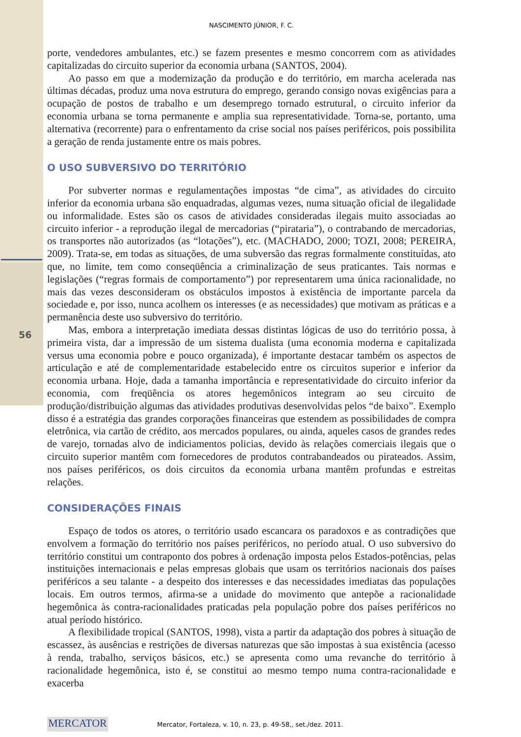56
NASCIMENTO JÚNIOR, F. C.
porte, vendedores ambulantes, etc.) se fazem presentes e mesmo concorrem com as atividades capitalizadas do circuito superior da economia urbana (SANTOS, 2004).
Ao passo em que a modernização da produção e do território, em marcha acelerada nas últimas décadas, produz uma nova estrutura do emprego, gerando consigo novas exigências para a ocupação de postos de trabalho e um desemprego tornado estrutural, o circuito inferior da economia urbana se torna permanente e amplia sua representatividade. Torna-se, portanto, uma alternativa (recorrente) para o enfrentamento da crise social nos países periféricos, pois possibilita a geração de renda justamente entre os mais pobres.
O USO SUBVERSIVO DO TERRITÓRIO
Por subverter normas e regulamentações impostas “de cima”, as atividades do circuito inferior da economia urbana são enquadradas, algumas vezes, numa situação oficial de ilegalidade ou informalidade. Estes são os casos de atividades consideradas ilegais muito associadas ao circuito inferior - a reprodução ilegal de mercadorias (“pirataria”), o contrabando de mercadorias, os transportes não autorizados (as “lotações”), etc. (MACHADO, 2000; TOZI, 2008; PEREIRA, 2009). Trata-se, em todas as situações, de uma subversão das regras formalmente constituídas, ato que, no limite, tem como conseqüência a criminalização de seus praticantes. Tais normas e legislações (“regras formais de comportamento”) por representarem uma única racionalidade, no mais das vezes desconsideram os obstáculos impostos à existência de importante parcela da sociedade e, por isso, nunca acolhem os interesses (e as necessidades) que motivam as práticas e a permanência deste uso subversivo do território.
Mas, embora a interpretação imediata dessas distintas lógicas de uso do território possa, à primeira vista, dar a impressão de um sistema dualista (uma economia moderna e capitalizada versus uma economia pobre e pouco organizada), é importante destacar também os aspectos de articulação e até de complementaridade estabelecido entre os circuitos superior e inferior da economia urbana. Hoje, dada a tamanha importância e representatividade do circuito inferior da economia, com freqüência os atores hegemônicos integram ao seu circuito de produção/distribuição algumas das atividades produtivas desenvolvidas pelos “de baixo”. Exemplo disso é a estratégia das grandes corporações financeiras que estendem as possibilidades de compra eletrônica, via cartão de crédito, aos mercados populares, ou ainda, aqueles casos de grandes redes de varejo, tornadas alvo de indiciamentos policias, devido às relações comerciais ilegais que o circuito superior mantêm com fornecedores de produtos contrabandeados ou pirateados. Assim, nos países periféricos, os dois circuitos da economia urbana mantêm profundas e estreitas relações.
CONSIDERAÇÕES FINAIS
Espaço de todos os atores, o território usado escancara os paradoxos e as contradições que envolvem a formação do território nos países periféricos, no período atual. O uso subversivo do território constitui um contraponto dos pobres à ordenação imposta pelos Estados-potências, pelas instituições internacionais e pelas empresas globais que usam os territórios nacionais dos países periféricos a seu talante - a despeito dos interesses e das necessidades imediatas das populações locais. Em outros termos, afirma-se a unidade do movimento que antepõe a racionalidade hegemônica às contra-racionalidades praticadas pela população pobre dos países periféricos no atual período histórico.
A flexibilidade tropical (SANTOS, 1998), vista a partir da adaptação dos pobres à situação de escassez, às ausências e restrições de diversas naturezas que são impostas à sua existência (acesso à renda, trabalho, serviços básicos, etc.) se apresenta como uma revanche do território à racionalidade hegemônica, isto é, se constitui ao mesmo tempo numa contra-racionalidade e exacerba
MERCATOR
Mercator, Fortaleza, v. 10, n. 23, p. 49-58,, set./dez. 2011.